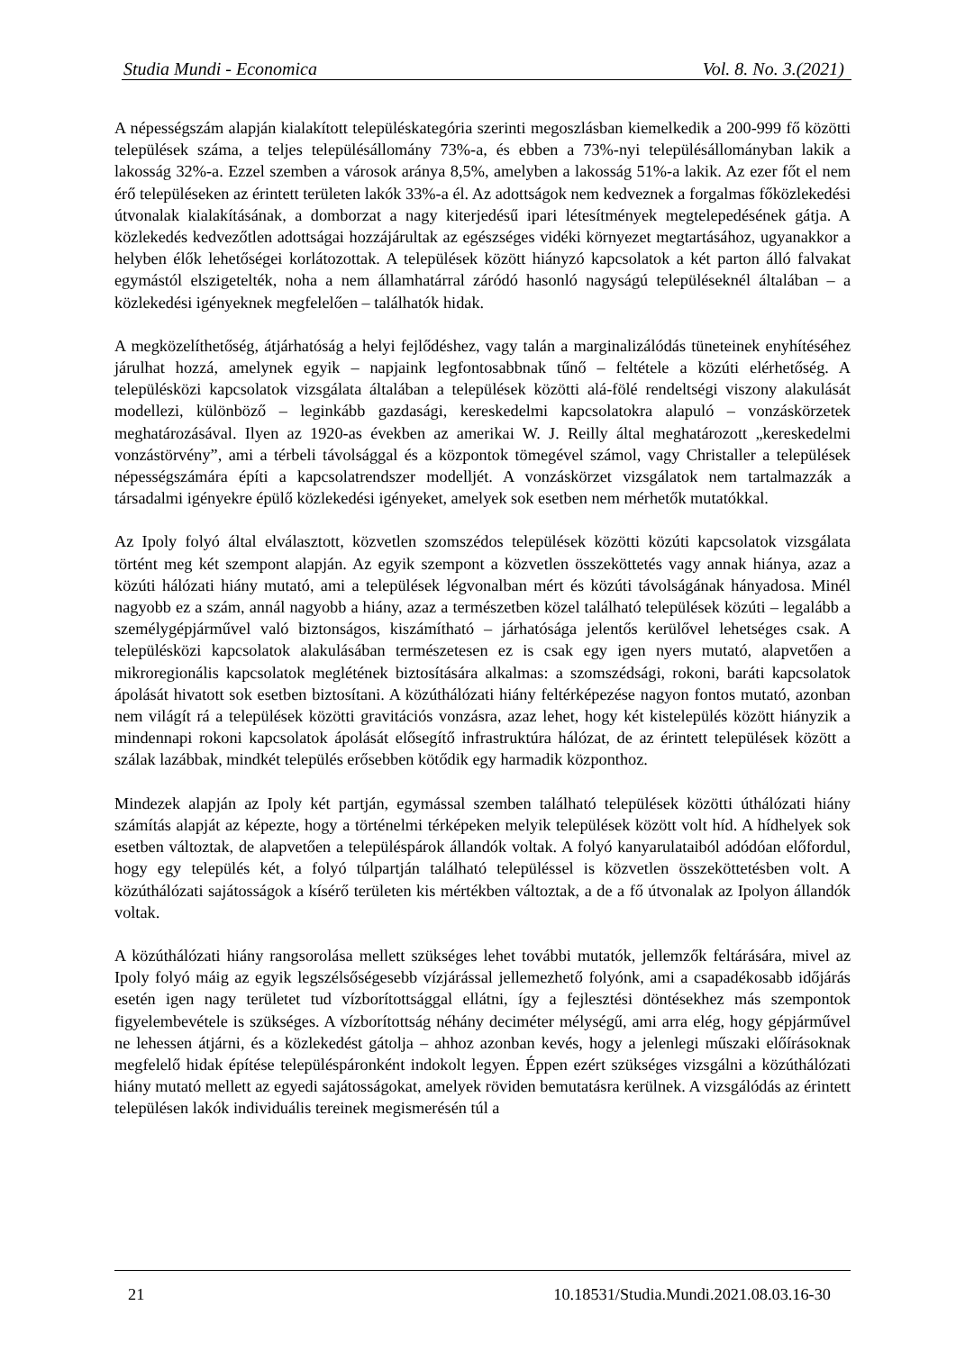Studia Mundi - Economica Vol. 8. No. 3.(2021)
A népességszám alapján kialakított településkategória szerinti megoszlásban kiemelkedik a 200-999 fő közötti települések száma, a teljes településállomány 73%-a, és ebben a 73%-nyi településállományban lakik a lakosság 32%-a. Ezzel szemben a városok aránya 8,5%, amelyben a lakosság 51%-a lakik. Az ezer főt el nem érő településeken az érintett területen lakók 33%-a él. Az adottságok nem kedveznek a forgalmas főközlekedési útvonalak kialakításának, a domborzat a nagy kiterjedésű ipari létesítmények megtelepedésének gátja. A közlekedés kedvezőtlen adottságai hozzájárultak az egészséges vidéki környezet megtartásához, ugyanakkor a helyben élők lehetőségei korlátozottak. A települések között hiányzó kapcsolatok a két parton álló falvakat egymástól elszigetelték, noha a nem államhatárral záródó hasonló nagyságú településeknél általában – a közlekedési igényeknek megfelelően – találhatók hidak.
A megközelíthetőség, átjárhatóság a helyi fejlődéshez, vagy talán a marginalizálódás tüneteinek enyhítéséhez járulhat hozzá, amelynek egyik – napjaink legfontosabbnak tűnő – feltétele a közúti elérhetőség. A településközi kapcsolatok vizsgálata általában a települések közötti alá-fölé rendeltségi viszony alakulását modellezi, különböző – leginkább gazdasági, kereskedelmi kapcsolatokra alapuló – vonzáskörzetek meghatározásával. Ilyen az 1920-as években az amerikai W. J. Reilly által meghatározott „kereskedelmi vonzástörvény”, ami a térbeli távolsággal és a központok tömegével számol, vagy Christaller a települések népességszámára építi a kapcsolatrendszer modelljét. A vonzáskörzet vizsgálatok nem tartalmazzák a társadalmi igényekre épülő közlekedési igényeket, amelyek sok esetben nem mérhetők mutatókkal.
Az Ipoly folyó által elválasztott, közvetlen szomszédos települések közötti közúti kapcsolatok vizsgálata történt meg két szempont alapján. Az egyik szempont a közvetlen összeköttetés vagy annak hiánya, azaz a közúti hálózati hiány mutató, ami a települések légvonalban mért és közúti távolságának hányadosa. Minél nagyobb ez a szám, annál nagyobb a hiány, azaz a természetben közel található települések közúti – legalább a személygépjárművel való biztonságos, kiszámítható – járhatósága jelentős kerülővel lehetséges csak. A településközi kapcsolatok alakulásában természetesen ez is csak egy igen nyers mutató, alapvetően a mikroregionális kapcsolatok meglétének biztosítására alkalmas: a szomszédsági, rokoni, baráti kapcsolatok ápolását hivatott sok esetben biztosítani. A közúthálózati hiány feltérképezése nagyon fontos mutató, azonban nem világít rá a települések közötti gravitációs vonzásra, azaz lehet, hogy két kistelepülés között hiányzik a mindennapi rokoni kapcsolatok ápolását elősegítő infrastruktúra hálózat, de az érintett települések között a szálak lazábbak, mindkét település erősebben kötődik egy harmadik központhoz.
Mindezek alapján az Ipoly két partján, egymással szemben található települések közötti úthálózati hiány számítás alapját az képezte, hogy a történelmi térképeken melyik települések között volt híd. A hídhelyek sok esetben változtak, de alapvetően a településpárok állandók voltak. A folyó kanyarulataiból adódóan előfordul, hogy egy település két, a folyó túlpartján található településsel is közvetlen összeköttetésben volt. A közúthálózati sajátosságok a kísérő területen kis mértékben változtak, a de a fő útvonalak az Ipolyon állandók voltak.
A közúthálózati hiány rangsorolása mellett szükséges lehet további mutatók, jellemzők feltárására, mivel az Ipoly folyó máig az egyik legszélsőségesebb vízjárással jellemezhető folyónk, ami a csapadékosabb időjárás esetén igen nagy területet tud vízborítottsággal ellátni, így a fejlesztési döntésekhez más szempontok figyelembevétele is szükséges. A vízborítottság néhány deciméter mélységű, ami arra elég, hogy gépjárművel ne lehessen átjárni, és a közlekedést gátolja – ahhoz azonban kevés, hogy a jelenlegi műszaki előírásoknak megfelelő hidak építése településpáronként indokolt legyen. Éppen ezért szükséges vizsgálni a közúthálózati hiány mutató mellett az egyedi sajátosságokat, amelyek röviden bemutatásra kerülnek. A vizsgálódás az érintett településen lakók individuális tereinek megismerésén túl a
21 10.18531/Studia.Mundi.2021.08.03.16-30